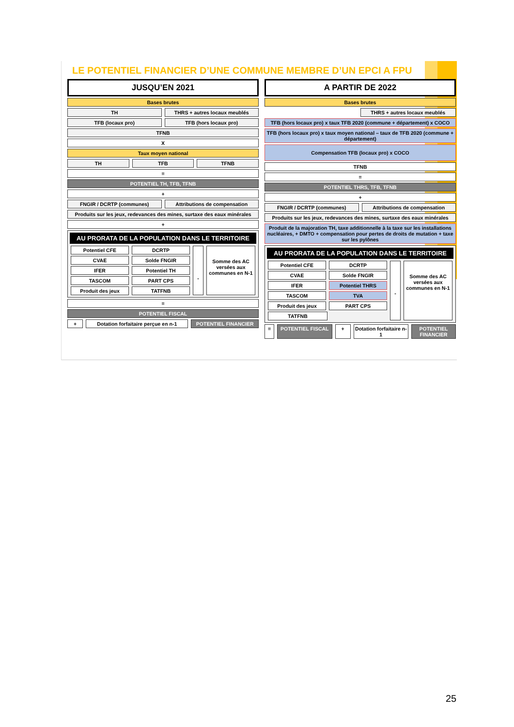LE POTENTIEL FINANCIER D’UNE COMMUNE MEMBRE D’UN EPCI A FPU
JUSQU’EN 2021
Bases brutes
TH THRS + autres locaux meublés
TFB (locaux pro) TFB (hors locaux pro)
TFNB
X
Taux moyen national
TH TFB TFNB
=
POTENTIEL TH, TFB, TFNB
+
FNGIR / DCRTP (communes) Attributions de compensation
Produits sur les jeux, redevances des mines, surtaxe des eaux minérales
+
AU PRORATA DE LA POPULATION DANS LE TERRITOIRE
Potentiel CFE DCRTP
CVAE Solde FNGIR
IFER Potentiel TH
TASCOM PART CPS
Produit des jeux TATFNB
-
Somme des AC versées aux communes en N-1
=
POTENTIEL FISCAL
+ Dotation forfaitaire perçue en n-1
POTENTIEL FINANCIER
A PARTIR DE 2022
Bases brutes
THRS + autres locaux meublés
TFB (hors locaux pro) x taux TFB 2020 (commune + département) x COCO
TFB (hors locaux pro) x taux moyen national – taux de TFB 2020 (commune + département)
Compensation TFB (locaux pro) x COCO
TFNB
=
POTENTIEL THRS, TFB, TFNB
+
FNGIR / DCRTP (communes) Attributions de compensation
Produits sur les jeux, redevances des mines, surtaxe des eaux minérales
Produit de la majoration TH, taxe additionnelle à la taxe sur les installations nucléaires, + DMTO + compensation pour pertes de droits de mutation + taxe sur les pylônes
AU PRORATA DE LA POPULATION DANS LE TERRITOIRE
Potentiel CFE DCRTP
CVAE Solde FNGIR
IFER Potentiel THRS
TASCOM TVA
Produit des jeux PART CPS
TATFNB
-
Somme des AC versées aux communes en N-1
= POTENTIEL FISCAL + Dotation forfaitaire n-1 POTENTIEL FINANCIER
25